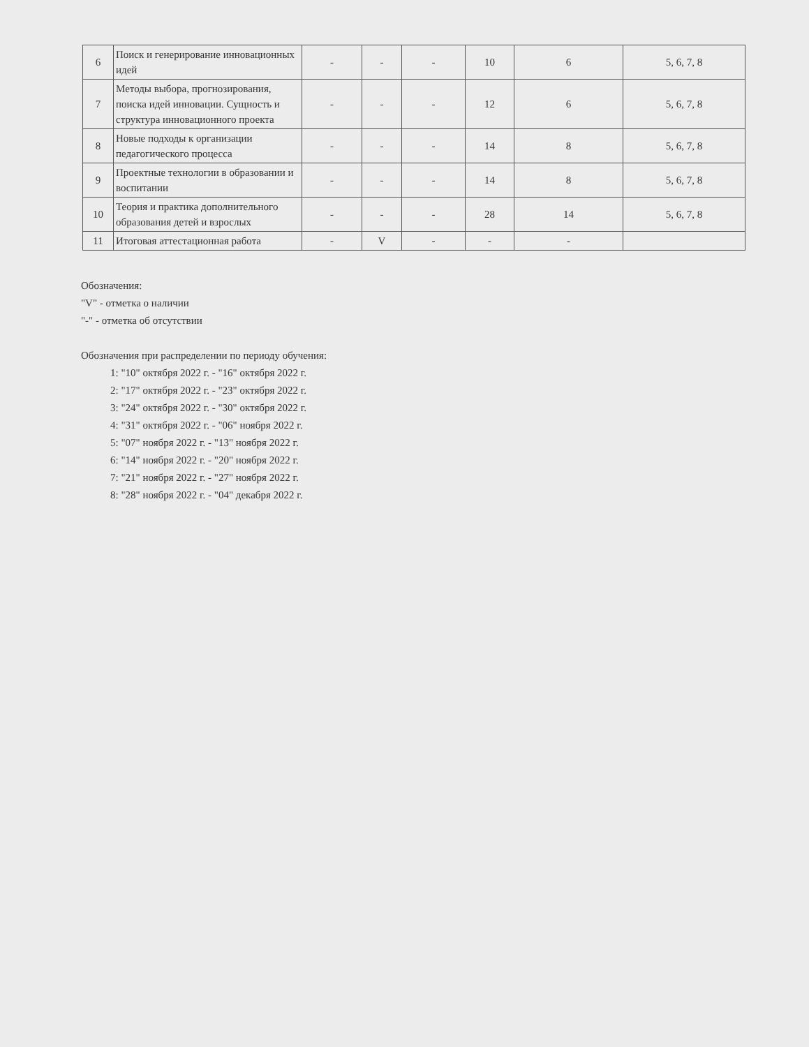| 6 | Поиск и генерирование инновационных идей | - | - | - | 10 | 6 | 5, 6, 7, 8 |
| 7 | Методы выбора, прогнозирования, поиска идей инновации. Сущность и структура инновационного проекта | - | - | - | 12 | 6 | 5, 6, 7, 8 |
| 8 | Новые подходы к организации педагогического процесса | - | - | - | 14 | 8 | 5, 6, 7, 8 |
| 9 | Проектные технологии в образовании и воспитании | - | - | - | 14 | 8 | 5, 6, 7, 8 |
| 10 | Теория и практика дополнительного образования детей и взрослых | - | - | - | 28 | 14 | 5, 6, 7, 8 |
| 11 | Итоговая аттестационная работа | - | V | - | - | - | |
Обозначения:
"V" - отметка о наличии
"-" - отметка об отсутствии
Обозначения при распределении по периоду обучения:
1: "10" октября 2022 г. - "16" октября 2022 г.
2: "17" октября 2022 г. - "23" октября 2022 г.
3: "24" октября 2022 г. - "30" октября 2022 г.
4: "31" октября 2022 г. - "06" ноября 2022 г.
5: "07" ноября 2022 г. - "13" ноября 2022 г.
6: "14" ноября 2022 г. - "20" ноября 2022 г.
7: "21" ноября 2022 г. - "27" ноября 2022 г.
8: "28" ноября 2022 г. - "04" декабря 2022 г.